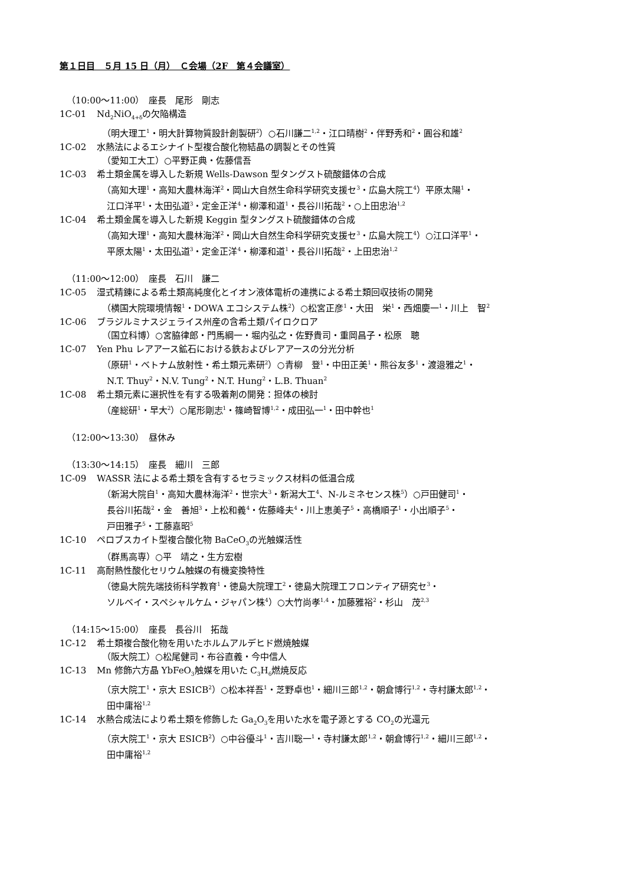第１日目　５月 15 日（月）　Ｃ会場（2F　第４会議室）
（10:00～11:00）　座長　尾形　剛志
1C-01 Nd<sub>2</sub>NiO<sub>4+δ</sub>の欠陥構造
（明大理工<sup>1</sup>・明大計算物質設計創製研<sup>2</sup>）○石川謙二<sup>1,2</sup>・江口晴樹<sup>2</sup>・伴野秀和<sup>2</sup>・圓谷和雄<sup>2</sup>
1C-02 水熱法によるエシナイト型複合酸化物結晶の調製とその性質
（愛知工大工）○平野正典・佐藤信吾
1C-03 希土類金属を導入した新規 Wells-Dawson 型タングスト硫酸錯体の合成
（高知大理<sup>1</sup>・高知大農林海洋<sup>2</sup>・岡山大自然生命科学研究支援セ<sup>3</sup>・広島大院工<sup>4</sup>）平原太陽<sup>1</sup>・
江口洋平<sup>1</sup>・太田弘道<sup>3</sup>・定金正洋<sup>4</sup>・柳澤和道<sup>1</sup>・長谷川拓哉<sup>2</sup>・○上田忠治<sup>1,2</sup>
1C-04 希土類金属を導入した新規 Keggin 型タングスト硫酸錯体の合成
（高知大理<sup>1</sup>・高知大農林海洋<sup>2</sup>・岡山大自然生命科学研究支援セ<sup>3</sup>・広島大院工<sup>4</sup>）○江口洋平<sup>1</sup>・
平原太陽<sup>1</sup>・太田弘道<sup>3</sup>・定金正洋<sup>4</sup>・柳澤和道<sup>1</sup>・長谷川拓哉<sup>2</sup>・上田忠治<sup>1,2</sup>
（11:00～12:00）　座長　石川　謙二
1C-05 湿式精錬による希土類高純度化とイオン液体電析の連携による希土類回収技術の開発
（横国大院環境情報<sup>1</sup>・DOWA エコシステム株<sup>2</sup>）○松宮正彦<sup>1</sup>・大田　栄<sup>1</sup>・西畑慶一<sup>1</sup>・川上　智<sup>2</sup>
1C-06 ブラジルミナスジェライス州産の含希土類パイロクロア
（国立科博）○宮脇律郎・門馬綱一・堀内弘之・佐野貴司・重岡昌子・松原　聰
1C-07 Yen Phu レアアース鉱石における鉄およびレアアースの分光分析
（原研<sup>1</sup>・ベトナム放射性・希土類元素研<sup>2</sup>）○青柳　登<sup>1</sup>・中田正美<sup>1</sup>・熊谷友多<sup>1</sup>・渡邉雅之<sup>1</sup>・
N.T. Thuy<sup>2</sup>・N.V. Tung<sup>2</sup>・N.T. Hung<sup>2</sup>・L.B. Thuan<sup>2</sup>
1C-08 希土類元素に選択性を有する吸着剤の開発：担体の検討
（産総研<sup>1</sup>・早大<sup>2</sup>）○尾形剛志<sup>1</sup>・篠崎智博<sup>1,2</sup>・成田弘一<sup>1</sup>・田中幹也<sup>1</sup>
（12:00～13:30）　昼休み
（13:30～14:15）　座長　細川　三郎
1C-09 WASSR 法による希土類を含有するセラミックス材料の低温合成
（新潟大院自<sup>1</sup>・高知大農林海洋<sup>2</sup>・世宗大<sup>3</sup>・新潟大工<sup>4</sup>、N-ルミネセンス株<sup>5</sup>）○戸田健司<sup>1</sup>・
長谷川拓哉<sup>2</sup>・金　善旭<sup>3</sup>・上松和義<sup>4</sup>・佐藤峰夫<sup>4</sup>・川上恵美子<sup>5</sup>・高橋順子<sup>1</sup>・小出順子<sup>5</sup>・
戸田雅子<sup>5</sup>・工藤嘉昭<sup>5</sup>
1C-10 ペロブスカイト型複合酸化物 BaCeO<sub>3</sub>の光触媒活性
（群馬高専）○平　靖之・生方宏樹
1C-11 高耐熱性酸化セリウム触媒の有機変換特性
（徳島大院先端技術科学教育<sup>1</sup>・徳島大院理工<sup>2</sup>・徳島大院理工フロンティア研究セ<sup>3</sup>・
ソルベイ・スペシャルケム・ジャパン株<sup>4</sup>）○大竹尚孝<sup>1,4</sup>・加藤雅裕<sup>2</sup>・杉山　茂<sup>2,3</sup>
（14:15～15:00）　座長　長谷川　拓哉
1C-12 希土類複合酸化物を用いたホルムアルデヒド燃焼触媒
（阪大院工）○松尾健司・布谷直義・今中信人
1C-13 Mn 修飾六方晶 YbFeO<sub>3</sub>触媒を用いた C<sub>3</sub>H<sub>6</sub>燃焼反応
（京大院工<sup>1</sup>・京大 ESICB<sup>2</sup>）○松本祥吾<sup>1</sup>・芝野卓也<sup>1</sup>・細川三郎<sup>1,2</sup>・朝倉博行<sup>1,2</sup>・寺村謙太郎<sup>1,2</sup>・
田中庸裕<sup>1,2</sup>
1C-14 水熱合成法により希土類を修飾した Ga<sub>2</sub>O<sub>3</sub>を用いた水を電子源とする CO<sub>2</sub>の光還元
（京大院工<sup>1</sup>・京大 ESICB<sup>2</sup>）○中谷優斗<sup>1</sup>・吉川聡一<sup>1</sup>・寺村謙太郎<sup>1,2</sup>・朝倉博行<sup>1,2</sup>・細川三郎<sup>1,2</sup>・
田中庸裕<sup>1,2</sup>